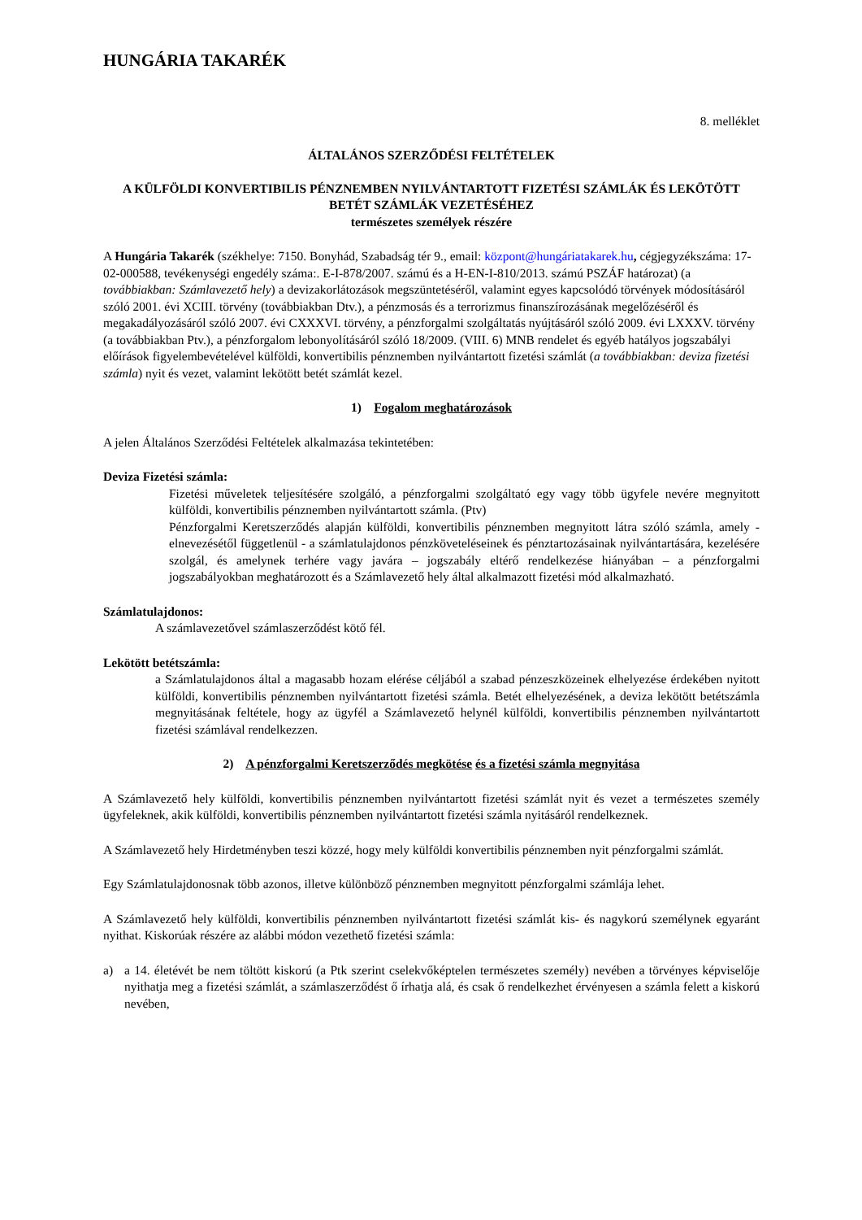HUNGÁRIA TAKARÉK
8. melléklet
ÁLTALÁNOS SZERZŐDÉSI FELTÉTELEK
A KÜLFÖLDI KONVERTIBILIS PÉNZNEMBEN NYILVÁNTARTOTT FIZETÉSI SZÁMLÁK ÉS LEKÖTÖTT BETÉT SZÁMLÁK VEZETÉSÉHEZ
természetes személyek részére
A Hungária Takarék (székhelye: 7150. Bonyhád, Szabadság tér 9., email: központ@hungáriatakarek.hu, cégjegyzékszáma: 17-02-000588, tevékenységi engedély száma:. E-I-878/2007. számú és a H-EN-I-810/2013. számú PSZÁF határozat) (a továbbiakban: Számlavezető hely) a devizakorlátozások megszüntetéséről, valamint egyes kapcsolódó törvények módosításáról szóló 2001. évi XCIII. törvény (továbbiakban Dtv.), a pénzmosás és a terrorizmus finanszírozásának megelőzéséről és megakadályozásáról szóló 2007. évi CXXXVI. törvény, a pénzforgalmi szolgáltatás nyújtásáról szóló 2009. évi LXXXV. törvény (a továbbiakban Ptv.), a pénzforgalom lebonyolításáról szóló 18/2009. (VIII. 6) MNB rendelet és egyéb hatályos jogszabályi előírások figyelembevételével külföldi, konvertibilis pénznemben nyilvántartott fizetési számlát (a továbbiakban: deviza fizetési számla) nyit és vezet, valamint lekötött betét számlát kezel.
1) Fogalom meghatározások
A jelen Általános Szerződési Feltételek alkalmazása tekintetében:
Deviza Fizetési számla:
Fizetési műveletek teljesítésére szolgáló, a pénzforgalmi szolgáltató egy vagy több ügyfele nevére megnyitott külföldi, konvertibilis pénznemben nyilvántartott számla. (Ptv)
Pénzforgalmi Keretszerződés alapján külföldi, konvertibilis pénznemben megnyitott látra szóló számla, amely - elnevezésétől függetlenül - a számlatulajdonos pénzköveteléseinek és pénztartozásainak nyilvántartására, kezelésére szolgál, és amelynek terhére vagy javára – jogszabály eltérő rendelkezése hiányában – a pénzforgalmi jogszabályokban meghatározott és a Számlavezető hely által alkalmazott fizetési mód alkalmazható.
Számlatulajdonos:
A számlavezetővel számlaszerződést kötő fél.
Lekötött betétszámla:
a Számlatulajdonos által a magasabb hozam elérése céljából a szabad pénzeszközeinek elhelyezése érdekében nyitott külföldi, konvertibilis pénznemben nyilvántartott fizetési számla. Betét elhelyezésének, a deviza lekötött betétszámla megnyitásának feltétele, hogy az ügyfél a Számlavezető helynél külföldi, konvertibilis pénznemben nyilvántartott fizetési számlával rendelkezzen.
2) A pénzforgalmi Keretszerződés megkötése és a fizetési számla megnyitása
A Számlavezető hely külföldi, konvertibilis pénznemben nyilvántartott fizetési számlát nyit és vezet a természetes személy ügyfeleknek, akik külföldi, konvertibilis pénznemben nyilvántartott fizetési számla nyitásáról rendelkeznek.
A Számlavezető hely Hirdetményben teszi közzé, hogy mely külföldi konvertibilis pénznemben nyit pénzforgalmi számlát.
Egy Számlatulajdonosnak több azonos, illetve különböző pénznemben megnyitott pénzforgalmi számlája lehet.
A Számlavezető hely külföldi, konvertibilis pénznemben nyilvántartott fizetési számlát kis- és nagykorú személynek egyaránt nyithat. Kiskorúak részére az alábbi módon vezethető fizetési számla:
a) a 14. életévét be nem töltött kiskorú (a Ptk szerint cselekvőképtelen természetes személy) nevében a törvényes képviselője nyithatja meg a fizetési számlát, a számlaszerződést ő írhatja alá, és csak ő rendelkezhet érvényesen a számla felett a kiskorú nevében,